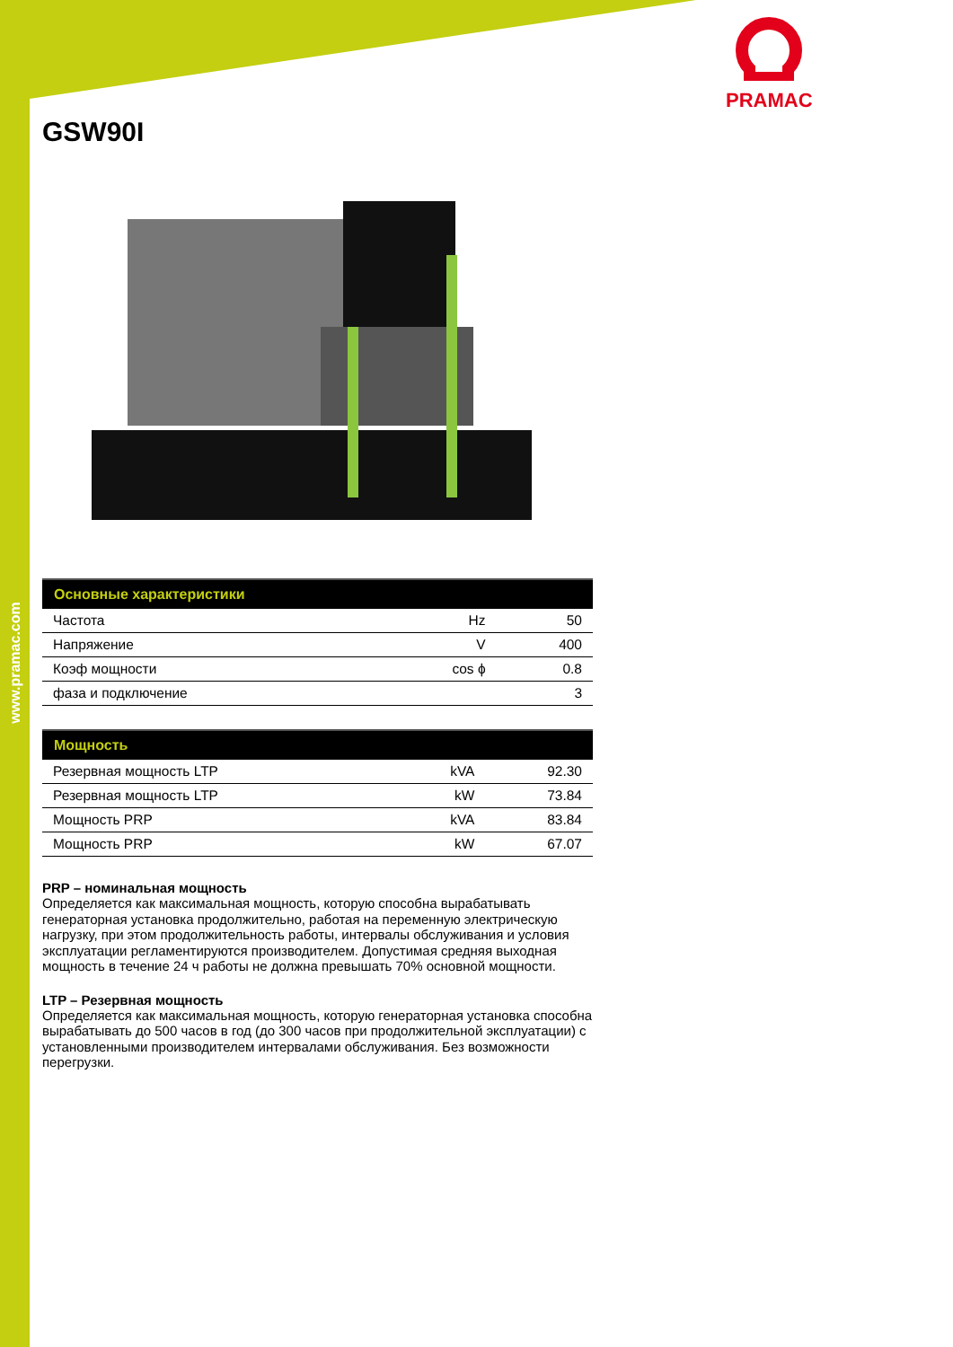www.pramac.com
PRAMAC
GSW90I
| Основные характеристики | | |
| --- | --- | --- |
| Частота | Hz | 50 |
| Напряжение | V | 400 |
| Коэф мощности | cos ϕ | 0.8 |
| фаза и подключение | | 3 |
| Мощность | | |
| --- | --- | --- |
| Резервная мощность LTP | kVA | 92.30 |
| Резервная мощность LTP | kW | 73.84 |
| Мощность PRP | kVA | 83.84 |
| Мощность PRP | kW | 67.07 |
PRP – номинальная мощность
Определяется как максимальная мощность, которую способна вырабатывать генераторная установка продолжительно, работая на переменную электрическую нагрузку, при этом продолжительность работы, интервалы обслуживания и условия эксплуатации регламентируются производителем. Допустимая средняя выходная мощность в течение 24 ч работы не должна превышать 70% основной мощности.
LTP – Резервная мощность
Определяется как максимальная мощность, которую генераторная установка способна вырабатывать до 500 часов в год (до 300 часов при продолжительной эксплуатации) с установленными производителем интервалами обслуживания. Без возможности перегрузки.